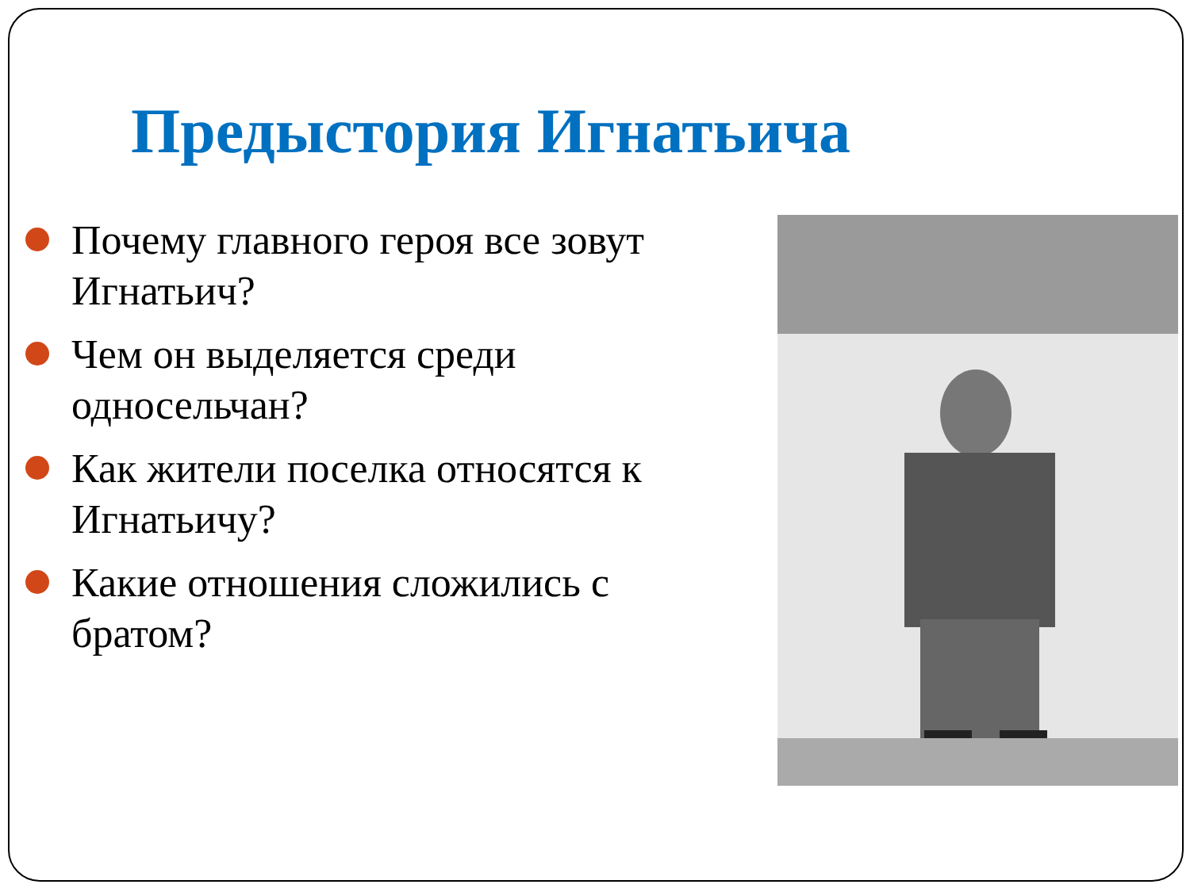Предыстория Игнатьича
Почему главного героя все зовут Игнатьич?
Чем он выделяется среди односельчан?
Как жители поселка относятся к Игнатьичу?
Какие отношения сложились с братом?